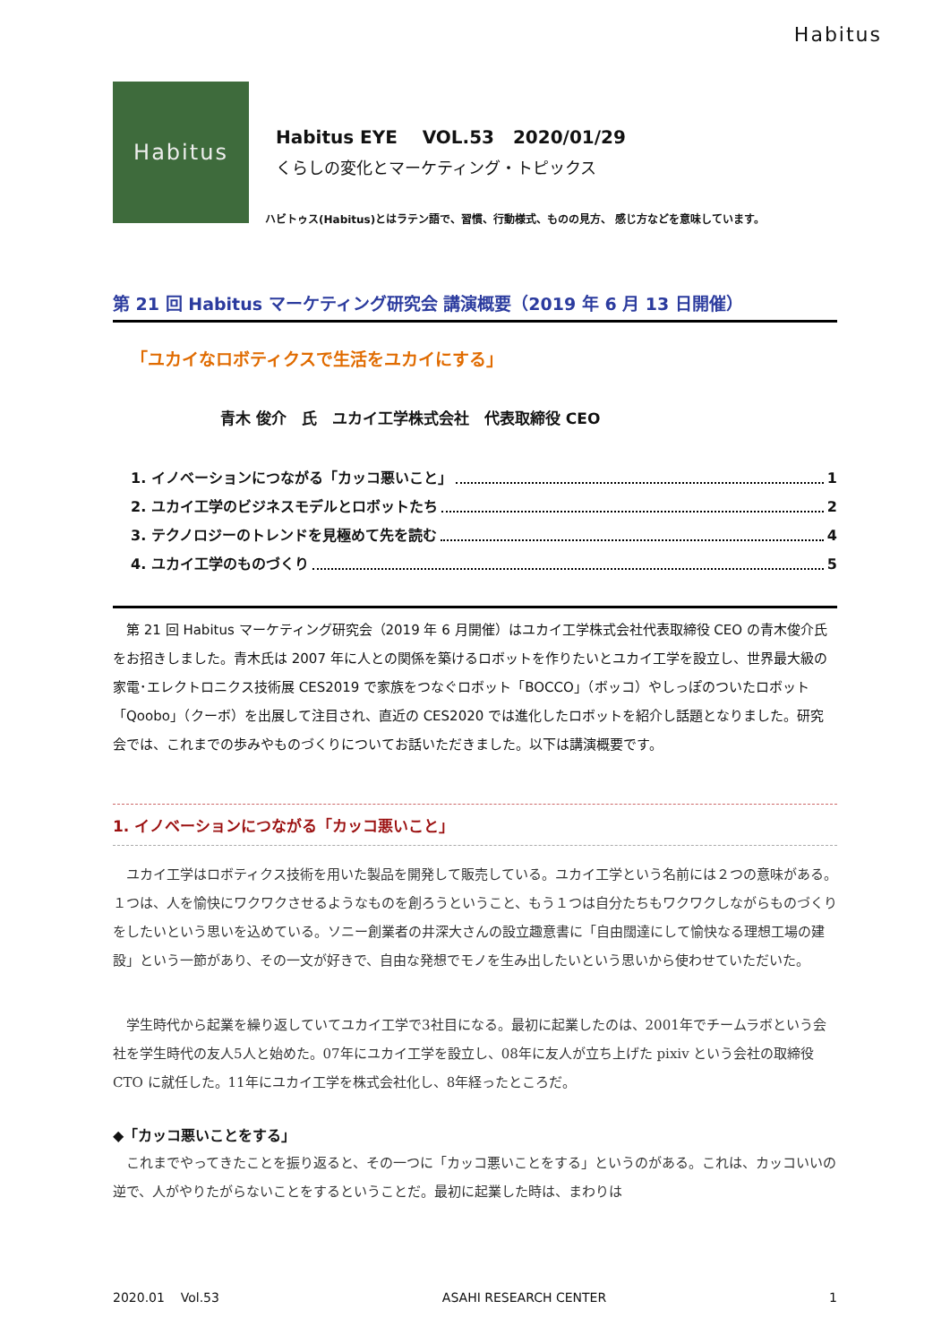Habitus
Habitus
Habitus EYE VOL.53 2020/01/29
くらしの変化とマーケティング・トピックス
ハビトゥス(Habitus)とはラテン語で、習慣、行動様式、ものの見方、 感じ方などを意味しています。
第 21 回 Habitus マーケティング研究会 講演概要（2019 年 6 月 13 日開催）
「ユカイなロボティクスで生活をユカイにする」
青木 俊介　氏　ユカイ工学株式会社　代表取締役 CEO
1. イノベーションにつながる「カッコ悪いこと」 1
2. ユカイ工学のビジネスモデルとロボットたち 2
3. テクノロジーのトレンドを見極めて先を読む 4
4. ユカイ工学のものづくり 5
第 21 回 Habitus マーケティング研究会（2019 年 6 月開催）はユカイ工学株式会社代表取締役 CEO の青木俊介氏をお招きしました。青木氏は 2007 年に人との関係を築けるロボットを作りたいとユカイ工学を設立し、世界最大級の家電･エレクトロニクス技術展 CES2019 で家族をつなぐロボット「BOCCO」（ボッコ）やしっぽのついたロボット「Qoobo」（クーボ）を出展して注目され、直近の CES2020 では進化したロボットを紹介し話題となりました。研究会では、これまでの歩みやものづくりについてお話いただきました。以下は講演概要です。
1. イノベーションにつながる「カッコ悪いこと」
ユカイ工学はロボティクス技術を用いた製品を開発して販売している。ユカイ工学という名前には２つの意味がある。１つは、人を愉快にワクワクさせるようなものを創ろうということ、もう１つは自分たちもワクワクしながらものづくりをしたいという思いを込めている。ソニー創業者の井深大さんの設立趣意書に「自由闊達にして愉快なる理想工場の建設」という一節があり、その一文が好きで、自由な発想でモノを生み出したいという思いから使わせていただいた。
学生時代から起業を繰り返していてユカイ工学で3社目になる。最初に起業したのは、2001年でチームラボという会社を学生時代の友人5人と始めた。07年にユカイ工学を設立し、08年に友人が立ち上げた pixiv という会社の取締役 CTO に就任した。11年にユカイ工学を株式会社化し、8年経ったところだ。
◆「カッコ悪いことをする」
これまでやってきたことを振り返ると、その一つに「カッコ悪いことをする」というのがある。これは、カッコいいの逆で、人がやりたがらないことをするということだ。最初に起業した時は、まわりは
2020.01 Vol.53 ASAHI RESEARCH CENTER 1